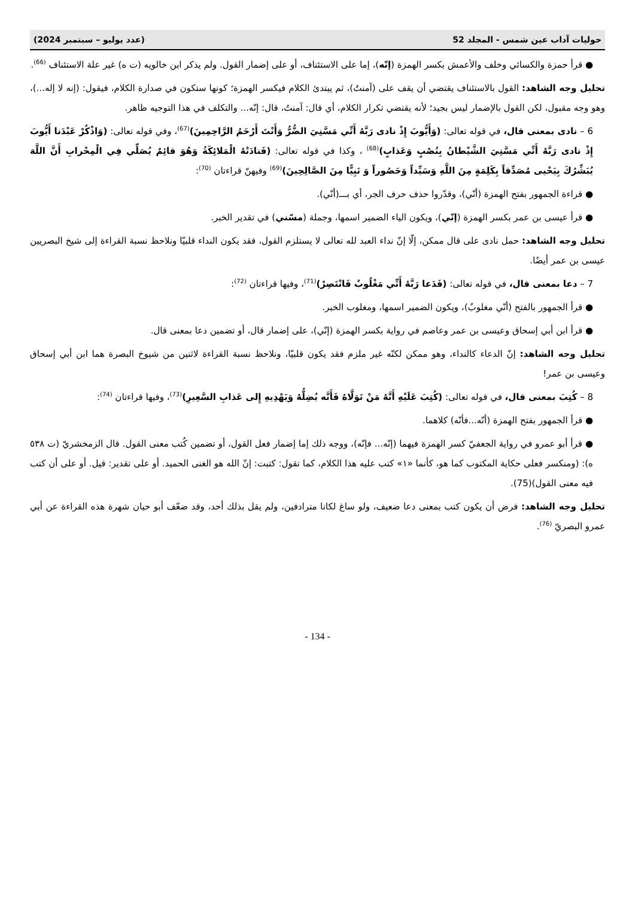حوليات آداب عين شمس - المجلد 52 (عدد يوليو – سبتمبر 2024)
● قرأ حمزة والكسائي وخلف والأعمش بكسر الهمزة (إنّه)، إما على الاستئناف، أو على إضمار القول. ولم يذكر ابن خالويه (ت ه) غير علة الاستئناف <sup>(66)</sup>.
تحليل وجه الشاهد: القول بالاستئناف يقتضي أن يقف على (آمنتُ)، ثم يبتدئ الكلام فيكسر الهمزة؛ كونها ستكون في صدارة الكلام، فيقول: (إنه لا إله...)، وهو وجه مقبول، لكن القول بالإضمار ليس بجيد؛ لأنه يقتضي تكرار الكلام، أي قال: آمنتُ، قال: إنّه... والتكلف في هذا التوجيه ظاهر.
6 – نادى بمعنى قال، في قوله تعالى: (وَأَيُّوبَ إِذْ نادى رَبَّهُ أَنِّي مَسَّنِيَ الضُّرُّ وَأَنْتَ أَرْحَمُ الرَّاحِمِينَ)<sup>(67)</sup>، وفي قوله تعالى: (وَاذْكُرْ عَبْدَنا أَيُّوبَ إِذْ نادى رَبَّهُ أَنِّي مَسَّنِيَ الشَّيْطانُ بِنُصْبٍ وَعَذابٍ)<sup>(68)</sup> ، وكذا في قوله تعالى: (فَنادَتْهُ الْمَلائِكَةُ وَهُوَ قائِمٌ يُصَلِّي فِي الْمِحْرابِ أَنَّ اللَّهَ يُبَشِّرُكَ بِيَحْيى مُصَدِّقاً بِكَلِمَةٍ مِنَ اللَّهِ وَسَيِّداً وَحَصُوراً وَ نَبِيًّا مِنَ الصَّالِحِينَ)<sup>(69)</sup> وفيهنّ قراءتان <sup>(70)</sup>:
● قراءة الجمهور بفتح الهمزة (أنّي)، وقدّروا حذف حرف الجر، أي بـــ(أنّي).
● قرأ عيسى بن عمر بكسر الهمزة (إنّي)، ويكون الياء الضمير اسمها، وجملة (مسّني) في تقدير الخبر.
تحليل وجه الشاهد: حمل نادى على قال ممكن، إلّا إنّ نداء العبد لله تعالى لا يستلزم القول، فقد يكون النداء قلبيّا ونلاحظ نسبة القراءة إلى شيخ البصريين عيسى بن عمر أيضًا.
7 – دعا بمعنى قال، في قوله تعالى: (فَدَعا رَبَّهُ أَنِّي مَغْلُوبٌ فَانْتَصِرْ)<sup>(71)</sup>، وفيها قراءتان <sup>(72)</sup>:
● قرأ الجمهور بالفتح (أنّي مغلوبٌ)، ويكون الضمير اسمها، ومغلوب الخبر.
● قرأ ابن أبي إسحاق وعيسى بن عمر وعاصم في رواية بكسر الهمزة (إنّي)، على إضمار قال، أو تضمين دعا بمعنى قال.
تحليل وجه الشاهد: إنّ الدعاء كالنداء، وهو ممكن لكنّه غير ملزم فقد يكون قلبيّا، ونلاحظ نسبة القراءة لاثنين من شيوخ البصرة هما ابن أبي إسحاق وعيسى بن عمر!
8 – كُتِبَ بمعنى قال، في قوله تعالى: (كُتِبَ عَلَيْهِ أَنَّهُ مَنْ تَوَلَّاهُ فَأَنَّه يُضِلُّهُ وَيَهْدِيهِ إِلى عَذابِ السَّعِيرِ)<sup>(73)</sup>، وفيها قراءتان <sup>(74)</sup>:
● قرأ الجمهور بفتح الهمزة (أنّه...فأنّه) كلاهما.
● قرأ أبو عمرو في رواية الجعفيّ كسر الهمزة فيهما (إنّه... فإنّه)، ووجه ذلك إما إضمار فعل القول، أو تضمين كُتب معنى القول. قال الزمخشريّ (ت ٥٣٨ ه): (ومنكسر فعلى حكاية المكتوب كما هو، كأنما «١» كتب عليه هذا الكلام، كما تقول: كتبت: إنّ الله هو الغنى الحميد. أو على تقدير: قيل. أو على أن كتب فيه معنى القول)(75).
تحليل وجه الشاهد: فرض أن يكون كتب بمعنى دعا ضعيف، ولو ساغ لكانا مترادفين، ولم يقل بذلك أحد، وقد ضعّف أبو حيان شهرة هذه القراءة عن أبي عمرو البصريّ <sup>(76)</sup>.
- 134 -